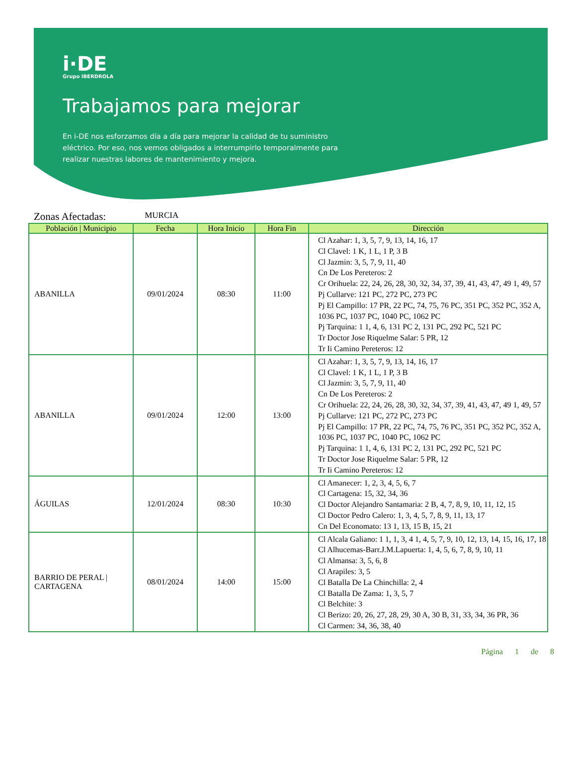i·DE
Grupo IBERDROLA
Trabajamos para mejorar
En i-DE nos esforzamos día a día para mejorar la calidad de tu suministro eléctrico. Por eso, nos vemos obligados a interrumpirlo temporalmente para realizar nuestras labores de mantenimiento y mejora.
Zonas Afectadas: MURCIA
| Población / Municipio | Fecha | Hora Inicio | Hora Fin | Dirección |
| --- | --- | --- | --- | --- |
| ABANILLA | 09/01/2024 | 08:30 | 11:00 | Cl Azahar: 1, 3, 5, 7, 9, 13, 14, 16, 17 Cl Clavel: 1 K, 1 L, 1 P, 3 B Cl Jazmin: 3, 5, 7, 9, 11, 40 Cn De Los Pereteros: 2 Cr Orihuela: 22, 24, 26, 28, 30, 32, 34, 37, 39, 41, 43, 47, 49 1, 49, 57 Pj Cullarve: 121 PC, 272 PC, 273 PC Pj El Campillo: 17 PR, 22 PC, 74, 75, 76 PC, 351 PC, 352 PC, 352 A, 1036 PC, 1037 PC, 1040 PC, 1062 PC Pj Tarquina: 1 1, 4, 6, 131 PC 2, 131 PC, 292 PC, 521 PC Tr Doctor Jose Riquelme Salar: 5 PR, 12 Tr Ii Camino Pereteros: 12 |
| ABANILLA | 09/01/2024 | 12:00 | 13:00 | Cl Azahar: 1, 3, 5, 7, 9, 13, 14, 16, 17 Cl Clavel: 1 K, 1 L, 1 P, 3 B Cl Jazmin: 3, 5, 7, 9, 11, 40 Cn De Los Pereteros: 2 Cr Orihuela: 22, 24, 26, 28, 30, 32, 34, 37, 39, 41, 43, 47, 49 1, 49, 57 Pj Cullarve: 121 PC, 272 PC, 273 PC Pj El Campillo: 17 PR, 22 PC, 74, 75, 76 PC, 351 PC, 352 PC, 352 A, 1036 PC, 1037 PC, 1040 PC, 1062 PC Pj Tarquina: 1 1, 4, 6, 131 PC 2, 131 PC, 292 PC, 521 PC Tr Doctor Jose Riquelme Salar: 5 PR, 12 Tr Ii Camino Pereteros: 12 |
| ÁGUILAS | 12/01/2024 | 08:30 | 10:30 | Cl Amanecer: 1, 2, 3, 4, 5, 6, 7 Cl Cartagena: 15, 32, 34, 36 Cl Doctor Alejandro Santamaria: 2 B, 4, 7, 8, 9, 10, 11, 12, 15 Cl Doctor Pedro Calero: 1, 3, 4, 5, 7, 8, 9, 11, 13, 17 Cn Del Economato: 13 1, 13, 15 B, 15, 21 |
| BARRIO DE PERAL / CARTAGENA | 08/01/2024 | 14:00 | 15:00 | Cl Alcala Galiano: 1 1, 1, 3, 4 1, 4, 5, 7, 9, 10, 12, 13, 14, 15, 16, 17, 18 Cl Alhucemas-Barr.J.M.Lapuerta: 1, 4, 5, 6, 7, 8, 9, 10, 11 Cl Almansa: 3, 5, 6, 8 Cl Arapiles: 3, 5 Cl Batalla De La Chinchilla: 2, 4 Cl Batalla De Zama: 1, 3, 5, 7 Cl Belchite: 3 Cl Berizo: 20, 26, 27, 28, 29, 30 A, 30 B, 31, 33, 34, 36 PR, 36 Cl Carmen: 34, 36, 38, 40 |
Página 1 de 8